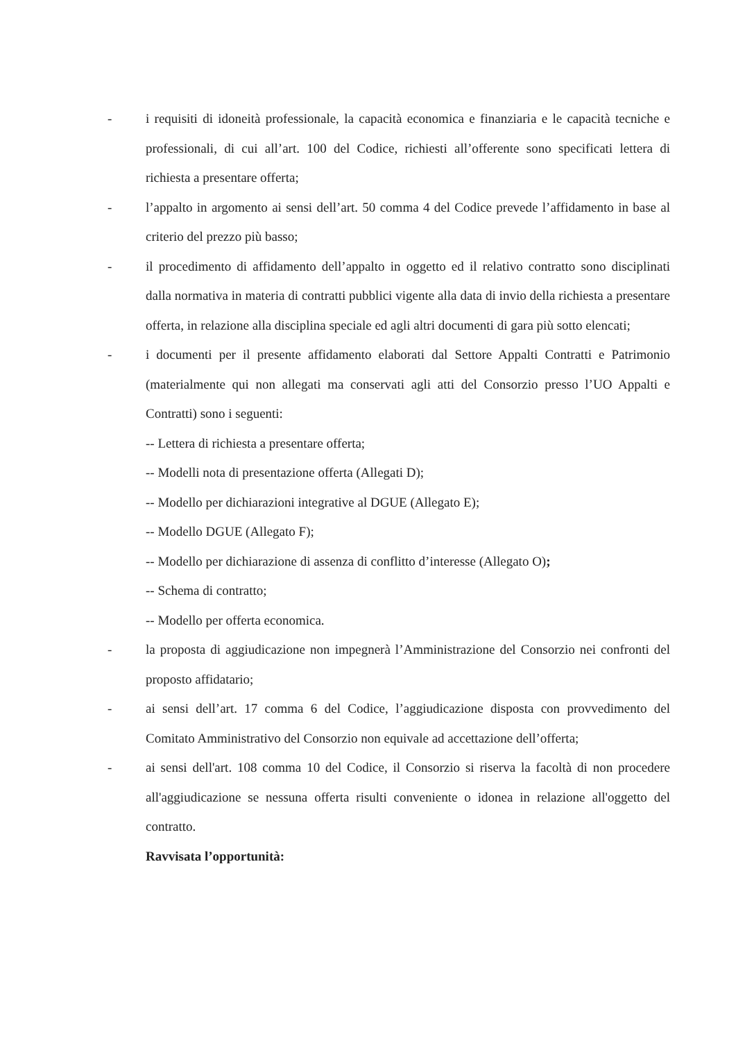- i requisiti di idoneità professionale, la capacità economica e finanziaria e le capacità tecniche e professionali, di cui all’art. 100 del Codice, richiesti all’offerente sono specificati lettera di richiesta a presentare offerta;
- l’appalto in argomento ai sensi dell’art. 50 comma 4 del Codice prevede l’affidamento in base al criterio del prezzo più basso;
- il procedimento di affidamento dell’appalto in oggetto ed il relativo contratto sono disciplinati dalla normativa in materia di contratti pubblici vigente alla data di invio della richiesta a presentare offerta, in relazione alla disciplina speciale ed agli altri documenti di gara più sotto elencati;
- i documenti per il presente affidamento elaborati dal Settore Appalti Contratti e Patrimonio (materialmente qui non allegati ma conservati agli atti del Consorzio presso l’UO Appalti e Contratti) sono i seguenti:
-- Lettera di richiesta a presentare offerta;
-- Modelli nota di presentazione offerta (Allegati D);
-- Modello per dichiarazioni integrative al DGUE (Allegato E);
-- Modello DGUE (Allegato F);
-- Modello per dichiarazione di assenza di conflitto d’interesse (Allegato O);
-- Schema di contratto;
-- Modello per offerta economica.
- la proposta di aggiudicazione non impegnerà l’Amministrazione del Consorzio nei confronti del proposto affidatario;
- ai sensi dell’art. 17 comma 6 del Codice, l’aggiudicazione disposta con provvedimento del Comitato Amministrativo del Consorzio non equivale ad accettazione dell’offerta;
- ai sensi dell'art. 108 comma 10 del Codice, il Consorzio si riserva la facoltà di non procedere all'aggiudicazione se nessuna offerta risulti conveniente o idonea in relazione all'oggetto del contratto.
Ravvisata l’opportunità: